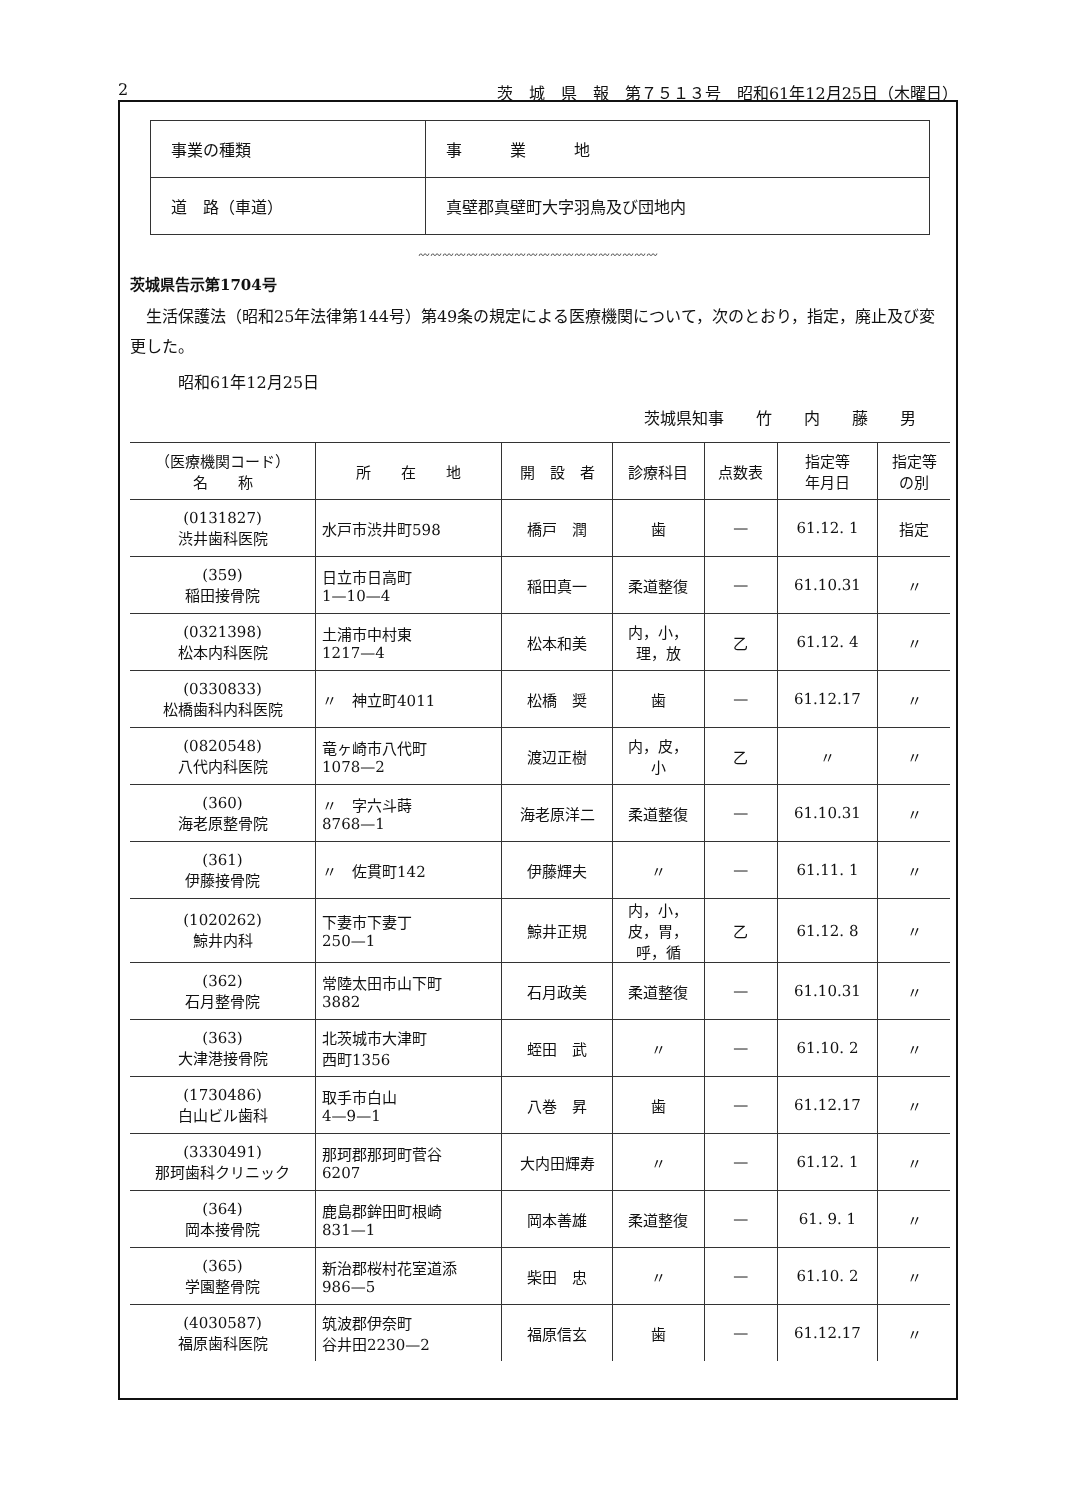2 茨　城　県　報　第７５１３号　昭和61年12月25日（木曜日）
| 事業の種類 | 事 業 地 |
| 道 路（車道） | 真壁郡真壁町大字羽鳥及び団地内 |
〰〰〰〰〰〰〰〰〰〰〰〰〰〰〰〰〰〰〰〰
茨城県告示第1704号
　生活保護法（昭和25年法律第144号）第49条の規定による医療機関について，次のとおり，指定，廃止及び変更した。
　　　昭和61年12月25日
茨城県知事　　竹　　内　　藤　　男
| （医療機関コード） 名 称 | 所 在 地 | 開 設 者 | 診療科目 | 点数表 | 指定等 年月日 | 指定等 の別 |
| --- | --- | --- | --- | --- | --- | --- |
| (0131827) 渋井歯科医院 | 水戸市渋井町598 | 橋戸 潤 | 歯 | — | 61.12. 1 | 指定 |
| (359) 稲田接骨院 | 日立市日高町 1—10—4 | 稲田真一 | 柔道整復 | — | 61.10.31 | 〃 |
| (0321398) 松本内科医院 | 土浦市中村東 1217—4 | 松本和美 | 内，小， 理，放 | 乙 | 61.12. 4 | 〃 |
| (0330833) 松橋歯科内科医院 | 〃 神立町4011 | 松橋 奨 | 歯 | — | 61.12.17 | 〃 |
| (0820548) 八代内科医院 | 竜ヶ崎市八代町 1078—2 | 渡辺正樹 | 内，皮， 小 | 乙 | 〃 | 〃 |
| (360) 海老原整骨院 | 〃 字六斗蒔 8768—1 | 海老原洋二 | 柔道整復 | — | 61.10.31 | 〃 |
| (361) 伊藤接骨院 | 〃 佐貫町142 | 伊藤輝夫 | 〃 | — | 61.11. 1 | 〃 |
| (1020262) 鯨井内科 | 下妻市下妻丁 250—1 | 鯨井正規 | 内，小， 皮，胃， 呼，循 | 乙 | 61.12. 8 | 〃 |
| (362) 石月整骨院 | 常陸太田市山下町 3882 | 石月政美 | 柔道整復 | — | 61.10.31 | 〃 |
| (363) 大津港接骨院 | 北茨城市大津町 西町1356 | 蛭田 武 | 〃 | — | 61.10. 2 | 〃 |
| (1730486) 白山ビル歯科 | 取手市白山 4—9—1 | 八巻 昇 | 歯 | — | 61.12.17 | 〃 |
| (3330491) 那珂歯科クリニック | 那珂郡那珂町菅谷 6207 | 大内田輝寿 | 〃 | — | 61.12. 1 | 〃 |
| (364) 岡本接骨院 | 鹿島郡鉾田町根崎 831—1 | 岡本善雄 | 柔道整復 | — | 61. 9. 1 | 〃 |
| (365) 学園整骨院 | 新治郡桜村花室道添 986—5 | 柴田 忠 | 〃 | — | 61.10. 2 | 〃 |
| (4030587) 福原歯科医院 | 筑波郡伊奈町 谷井田2230—2 | 福原信玄 | 歯 | — | 61.12.17 | 〃 |